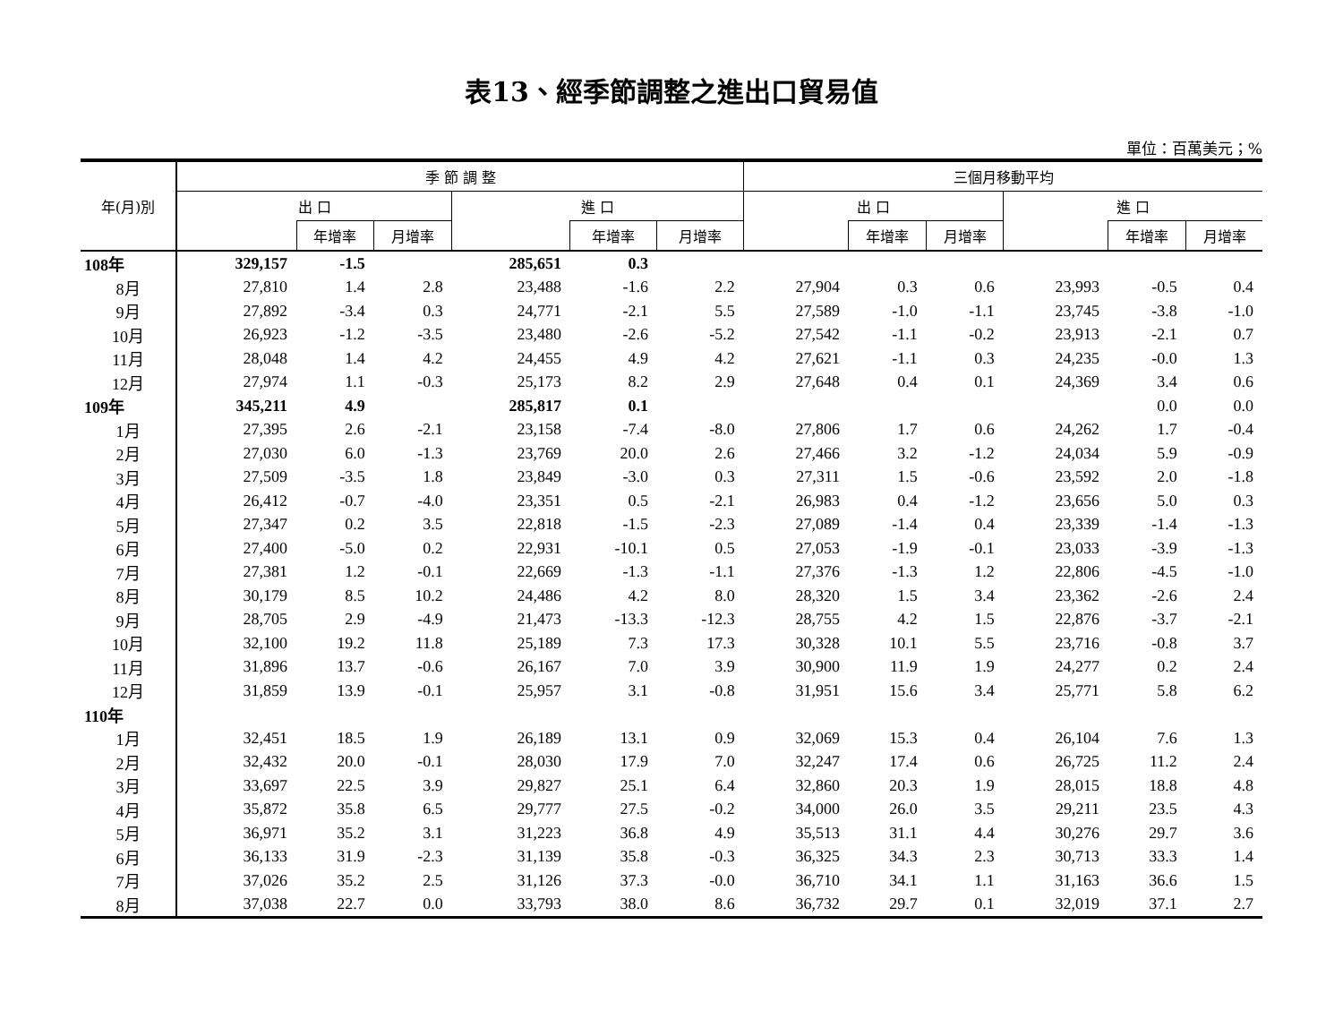表13、經季節調整之進出口貿易值
單位：百萬美元；%
| 年(月)別 | 季 節 調 整 | | | | | | 三個月移動平均 | | | | | |
| --- | --- | --- | --- | --- | --- | --- | --- | --- | --- | --- | --- | --- |
| | 出 口 | | | 進 口 | | | 出 口 | | | 進 口 | | |
| | | 年增率 | 月增率 | | 年增率 | 月增率 | | 年增率 | 月增率 | | 年增率 | 月增率 |
| 108年 | 329,157 | -1.5 | | 285,651 | 0.3 | | | | | | | |
| 8月 | 27,810 | 1.4 | 2.8 | 23,488 | -1.6 | 2.2 | 27,904 | 0.3 | 0.6 | 23,993 | -0.5 | 0.4 |
| 9月 | 27,892 | -3.4 | 0.3 | 24,771 | -2.1 | 5.5 | 27,589 | -1.0 | -1.1 | 23,745 | -3.8 | -1.0 |
| 10月 | 26,923 | -1.2 | -3.5 | 23,480 | -2.6 | -5.2 | 27,542 | -1.1 | -0.2 | 23,913 | -2.1 | 0.7 |
| 11月 | 28,048 | 1.4 | 4.2 | 24,455 | 4.9 | 4.2 | 27,621 | -1.1 | 0.3 | 24,235 | -0.0 | 1.3 |
| 12月 | 27,974 | 1.1 | -0.3 | 25,173 | 8.2 | 2.9 | 27,648 | 0.4 | 0.1 | 24,369 | 3.4 | 0.6 |
| 109年 | 345,211 | 4.9 | | 285,817 | 0.1 | | | | | | 0.0 | 0.0 |
| 1月 | 27,395 | 2.6 | -2.1 | 23,158 | -7.4 | -8.0 | 27,806 | 1.7 | 0.6 | 24,262 | 1.7 | -0.4 |
| 2月 | 27,030 | 6.0 | -1.3 | 23,769 | 20.0 | 2.6 | 27,466 | 3.2 | -1.2 | 24,034 | 5.9 | -0.9 |
| 3月 | 27,509 | -3.5 | 1.8 | 23,849 | -3.0 | 0.3 | 27,311 | 1.5 | -0.6 | 23,592 | 2.0 | -1.8 |
| 4月 | 26,412 | -0.7 | -4.0 | 23,351 | 0.5 | -2.1 | 26,983 | 0.4 | -1.2 | 23,656 | 5.0 | 0.3 |
| 5月 | 27,347 | 0.2 | 3.5 | 22,818 | -1.5 | -2.3 | 27,089 | -1.4 | 0.4 | 23,339 | -1.4 | -1.3 |
| 6月 | 27,400 | -5.0 | 0.2 | 22,931 | -10.1 | 0.5 | 27,053 | -1.9 | -0.1 | 23,033 | -3.9 | -1.3 |
| 7月 | 27,381 | 1.2 | -0.1 | 22,669 | -1.3 | -1.1 | 27,376 | -1.3 | 1.2 | 22,806 | -4.5 | -1.0 |
| 8月 | 30,179 | 8.5 | 10.2 | 24,486 | 4.2 | 8.0 | 28,320 | 1.5 | 3.4 | 23,362 | -2.6 | 2.4 |
| 9月 | 28,705 | 2.9 | -4.9 | 21,473 | -13.3 | -12.3 | 28,755 | 4.2 | 1.5 | 22,876 | -3.7 | -2.1 |
| 10月 | 32,100 | 19.2 | 11.8 | 25,189 | 7.3 | 17.3 | 30,328 | 10.1 | 5.5 | 23,716 | -0.8 | 3.7 |
| 11月 | 31,896 | 13.7 | -0.6 | 26,167 | 7.0 | 3.9 | 30,900 | 11.9 | 1.9 | 24,277 | 0.2 | 2.4 |
| 12月 | 31,859 | 13.9 | -0.1 | 25,957 | 3.1 | -0.8 | 31,951 | 15.6 | 3.4 | 25,771 | 5.8 | 6.2 |
| 110年 | | | | | | | | | | | | |
| 1月 | 32,451 | 18.5 | 1.9 | 26,189 | 13.1 | 0.9 | 32,069 | 15.3 | 0.4 | 26,104 | 7.6 | 1.3 |
| 2月 | 32,432 | 20.0 | -0.1 | 28,030 | 17.9 | 7.0 | 32,247 | 17.4 | 0.6 | 26,725 | 11.2 | 2.4 |
| 3月 | 33,697 | 22.5 | 3.9 | 29,827 | 25.1 | 6.4 | 32,860 | 20.3 | 1.9 | 28,015 | 18.8 | 4.8 |
| 4月 | 35,872 | 35.8 | 6.5 | 29,777 | 27.5 | -0.2 | 34,000 | 26.0 | 3.5 | 29,211 | 23.5 | 4.3 |
| 5月 | 36,971 | 35.2 | 3.1 | 31,223 | 36.8 | 4.9 | 35,513 | 31.1 | 4.4 | 30,276 | 29.7 | 3.6 |
| 6月 | 36,133 | 31.9 | -2.3 | 31,139 | 35.8 | -0.3 | 36,325 | 34.3 | 2.3 | 30,713 | 33.3 | 1.4 |
| 7月 | 37,026 | 35.2 | 2.5 | 31,126 | 37.3 | -0.0 | 36,710 | 34.1 | 1.1 | 31,163 | 36.6 | 1.5 |
| 8月 | 37,038 | 22.7 | 0.0 | 33,793 | 38.0 | 8.6 | 36,732 | 29.7 | 0.1 | 32,019 | 37.1 | 2.7 |